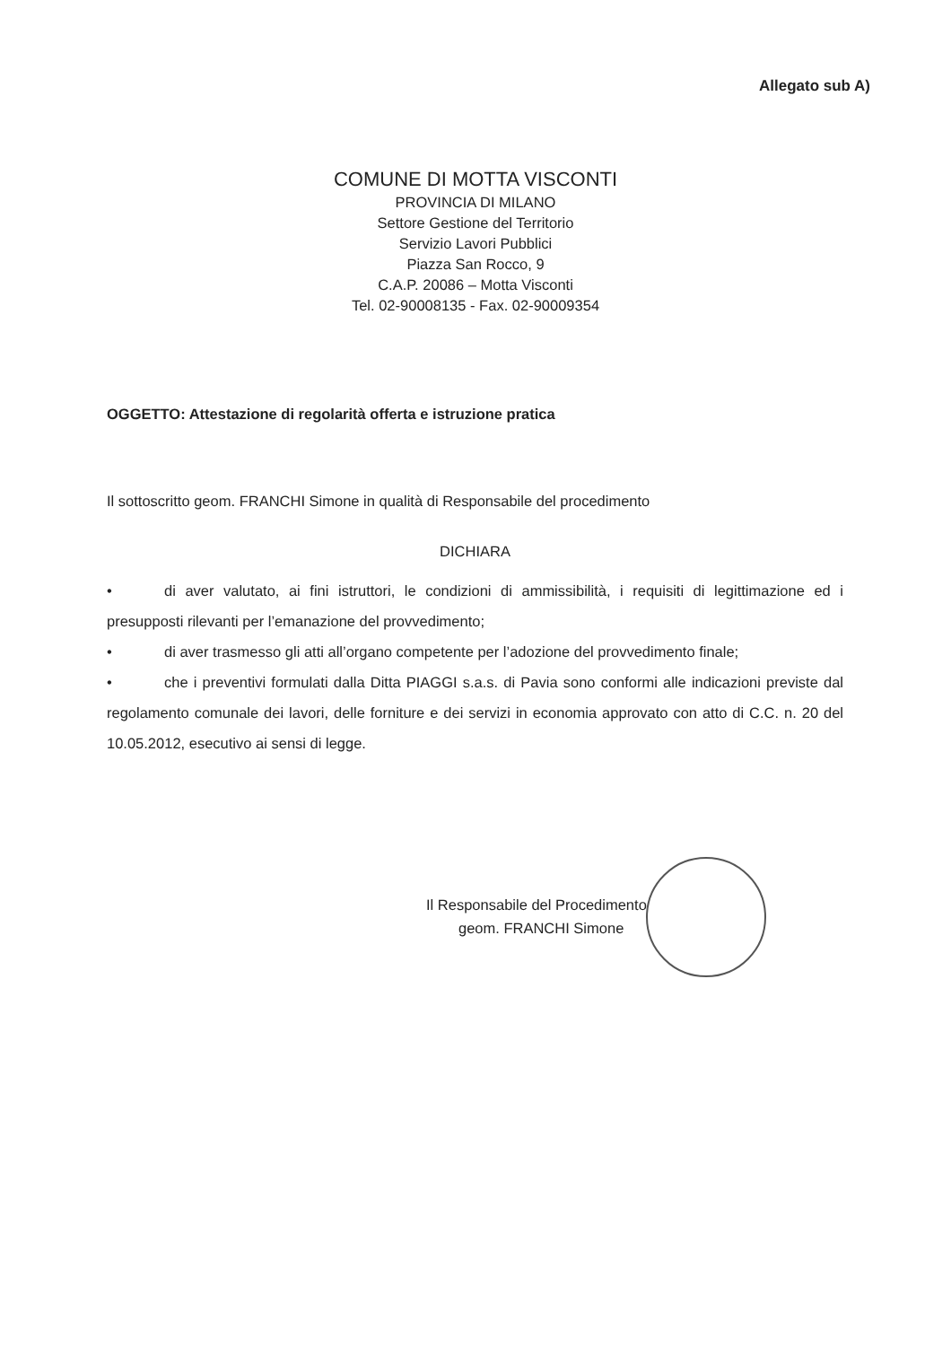Allegato sub A)
COMUNE DI MOTTA VISCONTI
PROVINCIA DI MILANO
Settore Gestione del Territorio
Servizio Lavori Pubblici
Piazza San Rocco, 9
C.A.P. 20086 – Motta Visconti
Tel. 02-90008135 - Fax. 02-90009354
OGGETTO: Attestazione di regolarità offerta e istruzione pratica
Il sottoscritto geom. FRANCHI Simone in qualità di Responsabile del procedimento
DICHIARA
• di aver valutato, ai fini istruttori, le condizioni di ammissibilità, i requisiti di legittimazione ed i presupposti rilevanti per l’emanazione del provvedimento;
• di aver trasmesso gli atti all’organo competente per l’adozione del provvedimento finale;
• che i preventivi formulati dalla Ditta PIAGGI s.a.s. di Pavia sono conformi alle indicazioni previste dal regolamento comunale dei lavori, delle forniture e dei servizi in economia approvato con atto di C.C. n. 20 del 10.05.2012, esecutivo ai sensi di legge.
Il Responsabile del Procedimento
geom. FRANCHI Simone